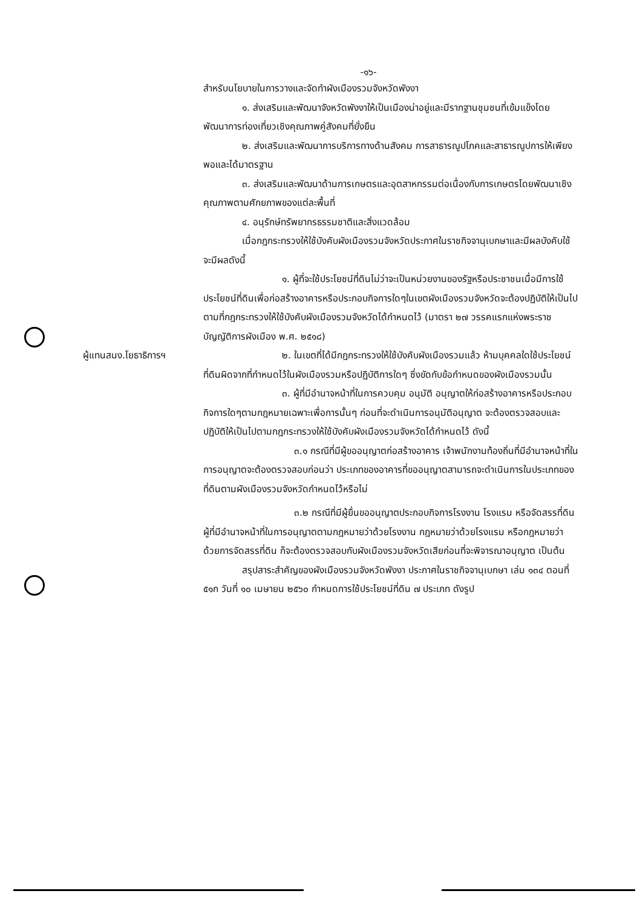-๑๖-
สำหรับนโยบายในการวางและจัดทำผังเมืองรวมจังหวัดพังงา
๑. ส่งเสริมและพัฒนาจังหวัดพังงาให้เป็นเมืองน่าอยู่และมีรากฐานชุมชนที่เข้มแข็งโดยพัฒนาการท่องเที่ยวเชิงคุณภาพคู่สังคมที่ยั่งยืน
๒. ส่งเสริมและพัฒนาการบริการทางด้านสังคม การสาธารณูปโภคและสาธารณูปการให้เพียงพอและได้มาตรฐาน
๓. ส่งเสริมและพัฒนาด้านการเกษตรและอุตสาหกรรมต่อเนื่องกับการเกษตรโดยพัฒนาเชิงคุณภาพตามศักยภาพของแต่ละพื้นที่
๔. อนุรักษ์ทรัพยากรธรรมชาติและสิ่งแวดล้อม
เมื่อกฎกระทรวงให้ใช้บังคับผังเมืองรวมจังหวัดประกาศในราชกิจจานุเบกษาและมีผลบังคับใช้ จะมีผลดังนี้
๑. ผู้ที่จะใช้ประโยชน์ที่ดินไม่ว่าจะเป็นหน่วยงานของรัฐหรือประชาชนเมื่อมีการใช้ประโยชน์ที่ดินเพื่อก่อสร้างอาคารหรือประกอบกิจการใดๆในเขตผังเมืองรวมจังหวัดจะต้องปฏิบัติให้เป็นไปตามที่กฎกระทรวงให้ใช้บังคับผังเมืองรวมจังหวัดได้กำหนดไว้ (มาตรา ๒๗ วรรคแรกแห่งพระราชบัญญัติการผังเมือง พ.ศ. ๒๕๑๘)
ผู้แทนสนง.โยธาธิการฯ
๒. ในเขตที่ได้มีกฎกระทรวงให้ใช้บังคับผังเมืองรวมแล้ว ห้ามบุคคลใดใช้ประโยชน์ที่ดินผิดจากที่กำหนดไว้ในผังเมืองรวมหรือปฏิบัติการใดๆ ซึ่งขัดกับข้อกำหนดของผังเมืองรวมนั้น
๓. ผู้ที่มีอำนาจหน้าที่ในการควบคุม อนุมัติ อนุญาตให้ก่อสร้างอาคารหรือประกอบกิจการใดๆตามกฎหมายเฉพาะเพื่อการนั้นๆ ก่อนที่จะดำเนินการอนุมัติอนุญาต จะต้องตรวจสอบและปฏิบัติให้เป็นไปตามกฎกระทรวงให้ใช้บังคับผังเมืองรวมจังหวัดได้กำหนดไว้ ดังนี้
๓.๑ กรณีที่มีผู้ขออนุญาตก่อสร้างอาคาร เจ้าพนักงานท้องถิ่นที่มีอำนาจหน้าที่ในการอนุญาตจะต้องตรวจสอบก่อนว่า ประเภทของอาคารที่ขออนุญาตสามารถจะดำเนินการในประเภทของที่ดินตามผังเมืองรวมจังหวัดกำหนดไว้หรือไม่
๓.๒ กรณีที่มีผู้ยื่นขออนุญาตประกอบกิจการโรงงาน โรงแรม หรือจัดสรรที่ดิน ผู้ที่มีอำนาจหน้าที่ในการอนุญาตตามกฎหมายว่าด้วยโรงงาน กฎหมายว่าด้วยโรงแรม หรือกฎหมายว่าด้วยการจัดสรรที่ดิน ก็จะต้องตรวจสอบกับผังเมืองรวมจังหวัดเสียก่อนที่จะพิจารณาอนุญาต เป็นต้น
สรุปสาระสำคัญของผังเมืองรวมจังหวัดพังงา ประกาศในราชกิจจานุเบกษา เล่ม ๑๓๔ ตอนที่ ๕๑ก วันที่ ๑๐ เมษายน ๒๕๖๐ กำหนดการใช้ประโยชน์ที่ดิน ๗ ประเภท ดังรูป